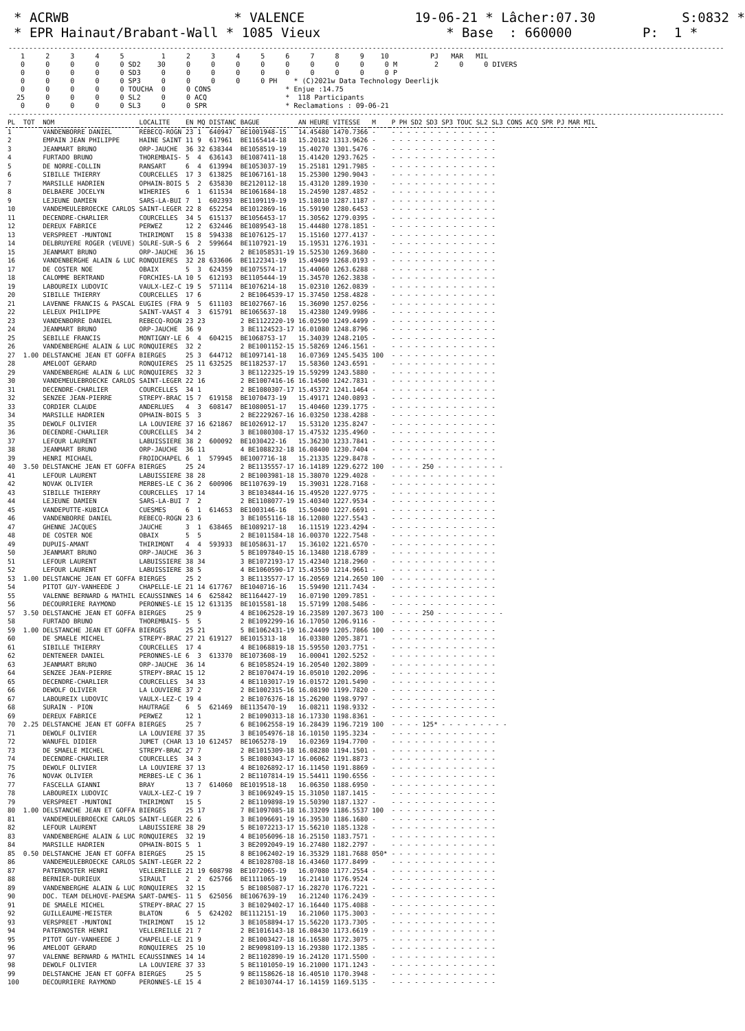* ACRWB * VALENCE 19-06-21 * Lâcher:07.30 S:0832 * * EPR Hainaut/Brabant-Wall * 1085 Vieux * Base : 660000 P: 1 *
-----------------------------------------------------------------------------------------------------------------------------------------------------------------------------
   1     2     3     4     5         1     2     3     4     5     6     7     8     9    10          PJ   MAR   MIL
   0     0     0     0     0 SD2    30     0     0     0     0     0     0     0     0     0 M         2     0     0 DIVERS
   0     0     0     0     0 SD3     0     0     0     0     0     0     0     0     0     0 P
   0     0     0     0     0 SP3     0     0     0     0     0 PH    * (C)2021w Data Technology Deerlijk
   0     0     0     0     0 TOUCHA  0     0 CONS                  * Enjue :14.75
  25     0     0     0     0 SL2     0     0 ACQ                   *  118 Participants
   0     0     0     0     0 SL3     0     0 SPR                   * Reclamations : 09-06-21
-----------------------------------------------------------------------------------------------------------------------------------------------------------------------------
| PL | TOT | NOM | LOCALITE | EN | MQ | DISTANC | BAGUE | AN HEURE | VITESSE | M | P PH SD2 SD3 SP3 TOUC SL2 SL3 CONS ACQ SPR PJ MAR MIL |
| --- | --- | --- | --- | --- | --- | --- | --- | --- | --- | --- | --- |
| 1 | | VANDENBORRE DANIEL | REBECQ-ROGN | 23 | 1 | 640947 | BE1001948-15 | 14.45480 | 1470.7366 | - | - - - - - - - - - - - - - - |
| 2 | | EMPAIN JEAN PHILIPPE | HAINE SAINT | 11 | 9 | 617961 | BE1165414-18 | 15.20182 | 1313.9626 | - | - - - - - - - - - - - - - - |
| 3 | | JEANMART BRUNO | ORP-JAUCHE | 36 | 32 | 638344 | BE1058519-19 | 15.40270 | 1301.5476 | - | - - - - - - - - - - - - - - |
| 4 | | FURTADO BRUNO | THOREMBAIS- | 5 | 4 | 636143 | BE1087411-18 | 15.41420 | 1293.7625 | - | - - - - - - - - - - - - - - |
| 5 | | DE NORRE-COLLIN | RANSART | 6 | 4 | 613994 | BE1053037-19 | 15.25181 | 1291.7985 | - | - - - - - - - - - - - - - - |
| 6 | | SIBILLE THIERRY | COURCELLES | 17 | 3 | 613825 | BE1067161-18 | 15.25300 | 1290.9043 | - | - - - - - - - - - - - - - - |
| 7 | | MARSILLE HADRIEN | OPHAIN-BOIS | 5 | 2 | 635830 | BE2120112-18 | 15.43120 | 1289.1930 | - | - - - - - - - - - - - - - - |
| 8 | | DELBAERE JOCELYN | WIHERIES | 6 | 1 | 611534 | BE1061684-18 | 15.24590 | 1287.4852 | - | - - - - - - - - - - - - - - |
| 9 | | LEJEUNE DAMIEN | SARS-LA-BUI | 7 | 1 | 602393 | BE1109119-19 | 15.18010 | 1287.1187 | - | - - - - - - - - - - - - - - |
| 10 | | VANDEMEULEBROECKE CARLOS | SAINT-LEGER | 22 | 8 | 652254 | BE1012869-16 | 15.59190 | 1280.6453 | - | - - - - - - - - - - - - - - |
| 11 | | DECENDRE-CHARLIER | COURCELLES | 34 | 5 | 615137 | BE1056453-17 | 15.30562 | 1279.0395 | - | - - - - - - - - - - - - - - |
| 12 | | DEREUX FABRICE | PERWEZ | 12 | 2 | 632446 | BE1089543-18 | 15.44480 | 1278.1851 | - | - - - - - - - - - - - - - - |
| 13 | | VERSPREET -MUNTONI | THIRIMONT | 15 | 8 | 594338 | BE1076125-17 | 15.15160 | 1277.4137 | - | - - - - - - - - - - - - - - |
| 14 | | DELBRUYERE ROGER (VEUVE) | SOLRE-SUR-S | 6 | 2 | 599664 | BE1107921-19 | 15.19531 | 1276.1931 | - | - - - - - - - - - - - - - - |
| 15 | | JEANMART BRUNO | ORP-JAUCHE | 36 | 15 | | 2 BE1058531-19 | 15.52530 | 1269.3680 | - | - - - - - - - - - - - - - - |
| 16 | | VANDENBERGHE ALAIN & LUC | RONQUIERES | 32 | 28 | 633606 | BE1122341-19 | 15.49409 | 1268.0193 | - | - - - - - - - - - - - - - - |
| 17 | | DE COSTER NOE | OBAIX | 5 | 3 | 624359 | BE1075574-17 | 15.44060 | 1263.6288 | - | - - - - - - - - - - - - - - |
| 18 | | CALOMME BERTRAND | FORCHIES-LA | 10 | 5 | 612193 | BE1105444-19 | 15.34570 | 1262.3838 | - | - - - - - - - - - - - - - - |
| 19 | | LABOUREIX LUDOVIC | VAULX-LEZ-C | 19 | 5 | 571114 | BE1076214-18 | 15.02310 | 1262.0839 | - | - - - - - - - - - - - - - - |
| 20 | | SIBILLE THIERRY | COURCELLES | 17 | 6 | | 2 BE1064539-17 | 15.37450 | 1258.4828 | - | - - - - - - - - - - - - - - |
| 21 | | LAVENNE FRANCIS & PASCAL | EUGIES (FRA | 9 | 5 | 611103 | BE1027667-16 | 15.36090 | 1257.0256 | - | - - - - - - - - - - - - - - |
| 22 | | LELEUX PHILIPPE | SAINT-VAAST | 4 | 3 | 615791 | BE1065637-18 | 15.42380 | 1249.9986 | - | - - - - - - - - - - - - - - |
| 23 | | VANDENBORRE DANIEL | REBECQ-ROGN | 23 | 23 | | 2 BE1122220-19 | 16.02590 | 1249.4499 | - | - - - - - - - - - - - - - - |
| 24 | | JEANMART BRUNO | ORP-JAUCHE | 36 | 9 | | 3 BE1124523-17 | 16.01080 | 1248.8796 | - | - - - - - - - - - - - - - - |
| 25 | | SEBILLE FRANCIS | MONTIGNY-LE | 6 | 4 | 604215 | BE1068753-17 | 15.34039 | 1248.2105 | - | - - - - - - - - - - - - - - |
| 26 | | VANDENBERGHE ALAIN & LUC | RONQUIERES | 32 | 2 | | 2 BE1001152-15 | 15.58269 | 1246.1561 | - | - - - - - - - - - - - - - - |
| 27 | 1.00 | DELSTANCHE JEAN ET GOFFA | BIERGES | 25 | 3 | 644712 | BE1097141-18 | 16.07369 | 1245.5435 | 100 | - - - - - - - - - - - - - - |
| 28 | | AMELOOT GERARD | RONQUIERES | 25 | 11 | 632525 | BE1182537-17 | 15.58360 | 1243.6591 | - | - - - - - - - - - - - - - - |
| 29 | | VANDENBERGHE ALAIN & LUC | RONQUIERES | 32 | 3 | | 3 BE1122325-19 | 15.59299 | 1243.5880 | - | - - - - - - - - - - - - - - |
| 30 | | VANDEMEULEBROECKE CARLOS | SAINT-LEGER | 22 | 16 | | 2 BE1007416-16 | 16.14500 | 1242.7831 | - | - - - - - - - - - - - - - - |
| 31 | | DECENDRE-CHARLIER | COURCELLES | 34 | 1 | | 2 BE1080307-17 | 15.45372 | 1241.1464 | - | - - - - - - - - - - - - - - |
| 32 | | SENZEE JEAN-PIERRE | STREPY-BRAC | 15 | 7 | 619158 | BE1070473-19 | 15.49171 | 1240.0893 | - | - - - - - - - - - - - - - - |
| 33 | | CORDIER CLAUDE | ANDERLUES | 4 | 3 | 608147 | BE1080051-17 | 15.40460 | 1239.1775 | - | - - - - - - - - - - - - - - |
| 34 | | MARSILLE HADRIEN | OPHAIN-BOIS | 5 | 3 | | 2 BE2229267-16 | 16.03250 | 1238.4288 | - | - - - - - - - - - - - - - - |
| 35 | | DEWOLF OLIVIER | LA LOUVIERE | 37 | 16 | 621867 | BE1026912-17 | 15.53120 | 1235.8247 | - | - - - - - - - - - - - - - - |
| 36 | | DECENDRE-CHARLIER | COURCELLES | 34 | 2 | | 3 BE1080308-17 | 15.47532 | 1235.4960 | - | - - - - - - - - - - - - - - |
| 37 | | LEFOUR LAURENT | LABUISSIERE | 38 | 2 | 600092 | BE1030422-16 | 15.36230 | 1233.7841 | - | - - - - - - - - - - - - - - |
| 38 | | JEANMART BRUNO | ORP-JAUCHE | 36 | 11 | | 4 BE1088232-18 | 16.08400 | 1230.7404 | - | - - - - - - - - - - - - - - |
| 39 | | HENRI MICHAEL | FROIDCHAPEL | 6 | 1 | 579945 | BE1007716-18 | 15.21335 | 1229.8478 | - | - - - - - - - - - - - - - - |
| 40 | 3.50 | DELSTANCHE JEAN ET GOFFA | BIERGES | 25 | 24 | | 2 BE1135557-17 | 16.14189 | 1229.6272 | 100 | - - - - 250 - - - - - - - - - |
| 41 | | LEFOUR LAURENT | LABUISSIERE | 38 | 28 | | 2 BE1003981-18 | 15.38070 | 1229.4028 | - | - - - - - - - - - - - - - - |
| 42 | | NOVAK OLIVIER | MERBES-LE C | 36 | 2 | 600906 | BE1107639-19 | 15.39031 | 1228.7168 | - | - - - - - - - - - - - - - - |
| 43 | | SIBILLE THIERRY | COURCELLES | 17 | 14 | | 3 BE1034844-16 | 15.49520 | 1227.9775 | - | - - - - - - - - - - - - - - |
| 44 | | LEJEUNE DAMIEN | SARS-LA-BUI | 7 | 2 | | 2 BE1108077-19 | 15.40340 | 1227.9534 | - | - - - - - - - - - - - - - - |
| 45 | | VANDEPUTTE-KUBICA | CUESMES | 6 | 1 | 614653 | BE1003146-16 | 15.50400 | 1227.6691 | - | - - - - - - - - - - - - - - |
| 46 | | VANDENBORRE DANIEL | REBECQ-ROGN | 23 | 6 | | 3 BE1055116-18 | 16.12080 | 1227.5543 | - | - - - - - - - - - - - - - - |
| 47 | | GHENNE JACQUES | JAUCHE | 3 | 1 | 638465 | BE1089217-18 | 16.11519 | 1223.4294 | - | - - - - - - - - - - - - - - |
| 48 | | DE COSTER NOE | OBAIX | 5 | 5 | | 2 BE1011584-18 | 16.00370 | 1222.7548 | - | - - - - - - - - - - - - - - |
| 49 | | DUPUIS-AMANT | THIRIMONT | 4 | 4 | 593933 | BE1058631-17 | 15.36102 | 1221.6570 | - | - - - - - - - - - - - - - - |
| 50 | | JEANMART BRUNO | ORP-JAUCHE | 36 | 3 | | 5 BE1097840-15 | 16.13480 | 1218.6789 | - | - - - - - - - - - - - - - - |
| 51 | | LEFOUR LAURENT | LABUISSIERE | 38 | 34 | | 3 BE1072193-17 | 15.42340 | 1218.2960 | - | - - - - - - - - - - - - - - |
| 52 | | LEFOUR LAURENT | LABUISSIERE | 38 | 5 | | 4 BE1060590-17 | 15.43550 | 1214.9661 | - | - - - - - - - - - - - - - - |
| 53 | 1.00 | DELSTANCHE JEAN ET GOFFA | BIERGES | 25 | 2 | | 3 BE1135577-17 | 16.20569 | 1214.2650 | 100 | - - - - - - - - - - - - - - |
| 54 | | PITOT GUY-VANHEEDE J | CHAPELLE-LE | 21 | 14 | 617767 | BE1040716-16 | 15.59490 | 1211.7434 | - | - - - - - - - - - - - - - - |
| 55 | | VALENNE BERNARD & MATHIL | ECAUSSINNES | 14 | 6 | 625842 | BE1164427-19 | 16.07190 | 1209.7851 | - | - - - - - - - - - - - - - - |
| 56 | | DECOURRIERE RAYMOND | PERONNES-LE | 15 | 12 | 613135 | BE1015581-18 | 15.57199 | 1208.5486 | - | - - - - - - - - - - - - - - |
| 57 | 3.50 | DELSTANCHE JEAN ET GOFFA | BIERGES | 25 | 9 | | 4 BE1062528-19 | 16.23589 | 1207.3673 | 100 | - - - - 250 - - - - - - - - - |
| 58 | | FURTADO BRUNO | THOREMBAIS- | 5 | 5 | | 2 BE1092299-16 | 16.17050 | 1206.9116 | - | - - - - - - - - - - - - - - |
| 59 | 1.00 | DELSTANCHE JEAN ET GOFFA | BIERGES | 25 | 21 | | 5 BE1062431-19 | 16.24409 | 1205.7866 | 100 | - - - - - - - - - - - - - - |
| 60 | | DE SMAELE MICHEL | STREPY-BRAC | 27 | 21 | 619127 | BE1015313-18 | 16.03380 | 1205.3871 | - | - - - - - - - - - - - - - - |
| 61 | | SIBILLE THIERRY | COURCELLES | 17 | 4 | | 4 BE1068819-18 | 15.59550 | 1203.7751 | - | - - - - - - - - - - - - - - |
| 62 | | DENTENEER DANIEL | PERONNES-LE | 6 | 3 | 613370 | BE1073608-19 | 16.00041 | 1202.5252 | - | - - - - - - - - - - - - - - |
| 63 | | JEANMART BRUNO | ORP-JAUCHE | 36 | 14 | | 6 BE1058524-19 | 16.20540 | 1202.3809 | - | - - - - - - - - - - - - - - |
| 64 | | SENZEE JEAN-PIERRE | STREPY-BRAC | 15 | 12 | | 2 BE1070474-19 | 16.05010 | 1202.2096 | - | - - - - - - - - - - - - - - |
| 65 | | DECENDRE-CHARLIER | COURCELLES | 34 | 33 | | 4 BE1103017-19 | 16.01572 | 1201.5490 | - | - - - - - - - - - - - - - - |
| 66 | | DEWOLF OLIVIER | LA LOUVIERE | 37 | 2 | | 2 BE1002315-16 | 16.08190 | 1199.7820 | - | - - - - - - - - - - - - - - |
| 67 | | LABOUREIX LUDOVIC | VAULX-LEZ-C | 19 | 4 | | 2 BE1076376-18 | 15.26200 | 1198.9797 | - | - - - - - - - - - - - - - - |
| 68 | | SURAIN - PION | HAUTRAGE | 6 | 5 | 621469 | BE1135470-19 | 16.08211 | 1198.9332 | - | - - - - - - - - - - - - - - |
| 69 | | DEREUX FABRICE | PERWEZ | 12 | 1 | | 2 BE1090313-18 | 16.17330 | 1198.8361 | - | - - - - - - - - - - - - - - |
| 70 | 2.25 | DELSTANCHE JEAN ET GOFFA | BIERGES | 25 | 7 | | 6 BE1062558-19 | 16.28439 | 1196.7219 | 100 | - - - - 125* - - - - - - - - - |
| 71 | | DEWOLF OLIVIER | LA LOUVIERE | 37 | 35 | | 3 BE1054976-18 | 16.10150 | 1195.3234 | - | - - - - - - - - - - - - - - |
| 72 | | WANUFEL DIDIER | JUMET (CHAR | 13 | 10 | 612457 | BE1065278-19 | 16.02369 | 1194.7700 | - | - - - - - - - - - - - - - - |
| 73 | | DE SMAELE MICHEL | STREPY-BRAC | 27 | 7 | | 2 BE1015309-18 | 16.08280 | 1194.1501 | - | - - - - - - - - - - - - - - |
| 74 | | DECENDRE-CHARLIER | COURCELLES | 34 | 3 | | 5 BE1080343-17 | 16.06062 | 1191.8873 | - | - - - - - - - - - - - - - - |
| 75 | | DEWOLF OLIVIER | LA LOUVIERE | 37 | 13 | | 4 BE1026892-17 | 16.11450 | 1191.8869 | - | - - - - - - - - - - - - - - |
| 76 | | NOVAK OLIVIER | MERBES-LE C | 36 | 1 | | 2 BE1107814-19 | 15.54411 | 1190.6556 | - | - - - - - - - - - - - - - - |
| 77 | | FASCELLA GIANNI | BRAY | 13 | 7 | 614060 | BE1019518-18 | 16.06350 | 1188.6950 | - | - - - - - - - - - - - - - - |
| 78 | | LABOUREIX LUDOVIC | VAULX-LEZ-C | 19 | 7 | | 3 BE1069249-15 | 15.31050 | 1187.1415 | - | - - - - - - - - - - - - - - |
| 79 | | VERSPREET -MUNTONI | THIRIMONT | 15 | 5 | | 2 BE1109898-19 | 15.50390 | 1187.1327 | - | - - - - - - - - - - - - - - |
| 80 | 1.00 | DELSTANCHE JEAN ET GOFFA | BIERGES | 25 | 17 | | 7 BE1097085-18 | 16.33209 | 1186.5537 | 100 | - - - - - - - - - - - - - - |
| 81 | | VANDEMEULEBROECKE CARLOS | SAINT-LEGER | 22 | 6 | | 3 BE1096691-19 | 16.39530 | 1186.1680 | - | - - - - - - - - - - - - - - |
| 82 | | LEFOUR LAURENT | LABUISSIERE | 38 | 29 | | 5 BE1072213-17 | 15.56210 | 1185.1328 | - | - - - - - - - - - - - - - - |
| 83 | | VANDENBERGHE ALAIN & LUC | RONQUIERES | 32 | 19 | | 4 BE1056096-18 | 16.25150 | 1183.7571 | - | - - - - - - - - - - - - - - |
| 84 | | MARSILLE HADRIEN | OPHAIN-BOIS | 5 | 1 | | 3 BE2092049-19 | 16.27480 | 1182.2797 | - | - - - - - - - - - - - - - - |
| 85 | 0.50 | DELSTANCHE JEAN ET GOFFA | BIERGES | 25 | 15 | | 8 BE1062402-19 | 16.35329 | 1181.7688 | 050* | - - - - - - - - - - - - - - |
| 86 | | VANDEMEULEBROECKE CARLOS | SAINT-LEGER | 22 | 2 | | 4 BE1028708-18 | 16.43460 | 1177.8499 | - | - - - - - - - - - - - - - - |
| 87 | | PATERNOSTER HENRI | VELLEREILLE | 21 | 19 | 608798 | BE1072065-19 | 16.07080 | 1177.2554 | - | - - - - - - - - - - - - - - |
| 88 | | BERNIER-DURIEUX | SIRAULT | 2 | 2 | 625766 | BE1111065-19 | 16.21410 | 1176.9524 | - | - - - - - - - - - - - - - - |
| 89 | | VANDENBERGHE ALAIN & LUC | RONQUIERES | 32 | 15 | | 5 BE1085087-17 | 16.28270 | 1176.7221 | - | - - - - - - - - - - - - - - |
| 90 | | DOC. TEAM DELHOVE-PAESMA | SART-DAMES- | 11 | 5 | 625056 | BE1067639-19 | 16.21240 | 1176.2439 | - | - - - - - - - - - - - - - - |
| 91 | | DE SMAELE MICHEL | STREPY-BRAC | 27 | 15 | | 3 BE1029402-17 | 16.16440 | 1175.4088 | - | - - - - - - - - - - - - - - |
| 92 | | GUILLEAUME-MEISTER | BLATON | 6 | 5 | 624202 | BE1112151-19 | 16.21060 | 1175.3003 | - | - - - - - - - - - - - - - - |
| 93 | | VERSPREET -MUNTONI | THIRIMONT | 15 | 12 | | 3 BE1058894-17 | 15.56220 | 1173.7305 | - | - - - - - - - - - - - - - - |
| 94 | | PATERNOSTER HENRI | VELLEREILLE | 21 | 7 | | 2 BE1016143-18 | 16.08430 | 1173.6619 | - | - - - - - - - - - - - - - - |
| 95 | | PITOT GUY-VANHEEDE J | CHAPELLE-LE | 21 | 9 | | 2 BE1003427-18 | 16.16580 | 1172.3075 | - | - - - - - - - - - - - - - - |
| 96 | | AMELOOT GERARD | RONQUIERES | 25 | 10 | | 2 BE9098109-13 | 16.29380 | 1172.1385 | - | - - - - - - - - - - - - - - |
| 97 | | VALENNE BERNARD & MATHIL | ECAUSSINNES | 14 | 14 | | 2 BE1102890-19 | 16.24120 | 1171.5500 | - | - - - - - - - - - - - - - - |
| 98 | | DEWOLF OLIVIER | LA LOUVIERE | 37 | 33 | | 5 BE1101050-19 | 16.21000 | 1171.1243 | - | - - - - - - - - - - - - - - |
| 99 | | DELSTANCHE JEAN ET GOFFA | BIERGES | 25 | 5 | | 9 BE1158626-18 | 16.40510 | 1170.3948 | - | - - - - - - - - - - - - - - |
| 100 | | DECOURRIERE RAYMOND | PERONNES-LE | 15 | 4 | | 2 BE1030744-17 | 16.14159 | 1169.5135 | - | - - - - - - - - - - - - - - |